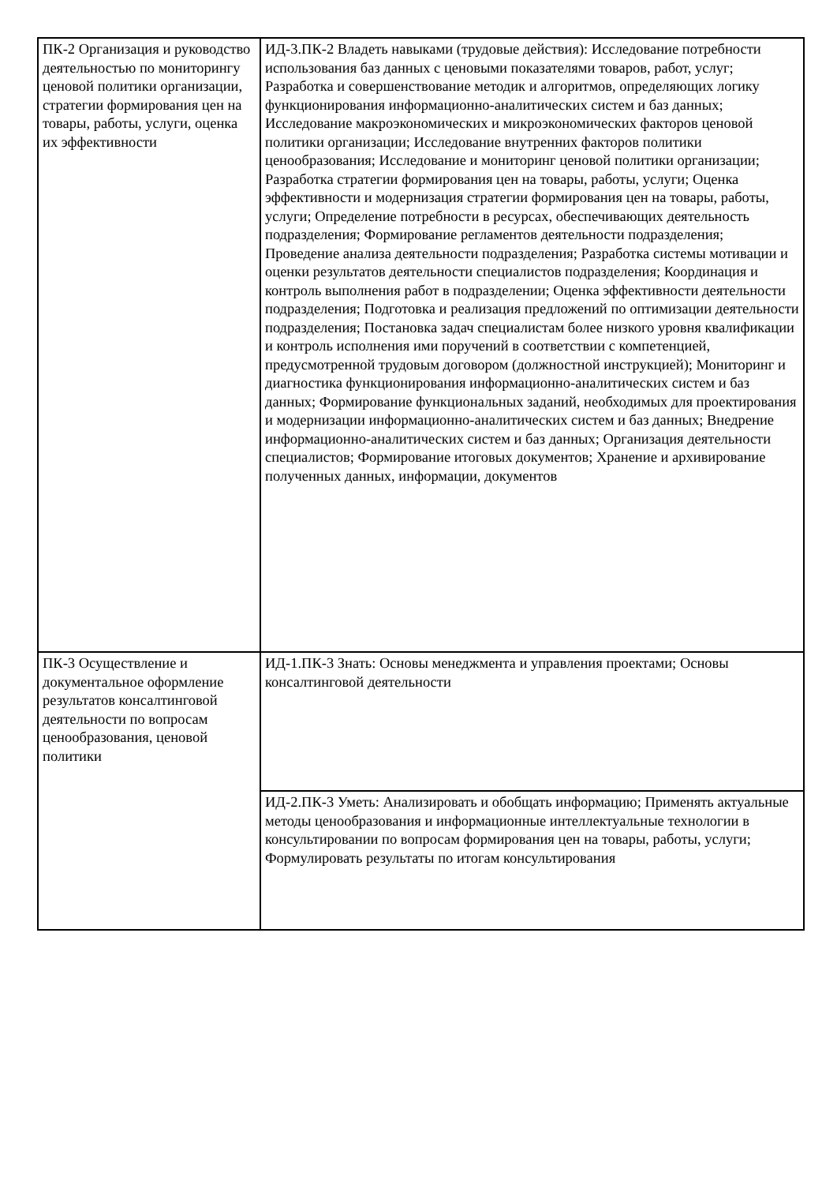| ПК-2 Организация и руководство деятельностью по мониторингу ценовой политики организации, стратегии формирования цен на товары, работы, услуги, оценка их эффективности | ИД-3.ПК-2 Владеть навыками (трудовые действия): Исследование потребности использования баз данных с ценовыми показателями товаров, работ, услуг; Разработка и совершенствование методик и алгоритмов, определяющих логику функционирования информационно-аналитических систем и баз данных; Исследование макроэкономических и микроэкономических факторов ценовой политики организации; Исследование внутренних факторов политики ценообразования; Исследование и мониторинг ценовой политики организации; Разработка стратегии формирования цен на товары, работы, услуги; Оценка эффективности и модернизация стратегии формирования цен на товары, работы, услуги; Определение потребности в ресурсах, обеспечивающих деятельность подразделения; Формирование регламентов деятельности подразделения; Проведение анализа деятельности подразделения; Разработка системы мотивации и оценки результатов деятельности специалистов подразделения; Координация и контроль выполнения работ в подразделении; Оценка эффективности деятельности подразделения; Подготовка и реализация предложений по оптимизации деятельности подразделения; Постановка задач специалистам более низкого уровня квалификации и контроль исполнения ими поручений в соответствии с компетенцией, предусмотренной трудовым договором (должностной инструкцией); Мониторинг и диагностика функционирования информационно-аналитических систем и баз данных; Формирование функциональных заданий, необходимых для проектирования и модернизации информационно-аналитических систем и баз данных; Внедрение информационно-аналитических систем и баз данных; Организация деятельности специалистов; Формирование итоговых документов; Хранение и архивирование полученных данных, информации, документов |
| ПК-3 Осуществление и документальное оформление результатов консалтинговой деятельности по вопросам ценообразования, ценовой политики | ИД-1.ПК-3 Знать: Основы менеджмента и управления проектами; Основы консалтинговой деятельности |
| | ИД-2.ПК-3 Уметь: Анализировать и обобщать информацию; Применять актуальные методы ценообразования и информационные интеллектуальные технологии в консультировании по вопросам формирования цен на товары, работы, услуги; Формулировать результаты по итогам консультирования |